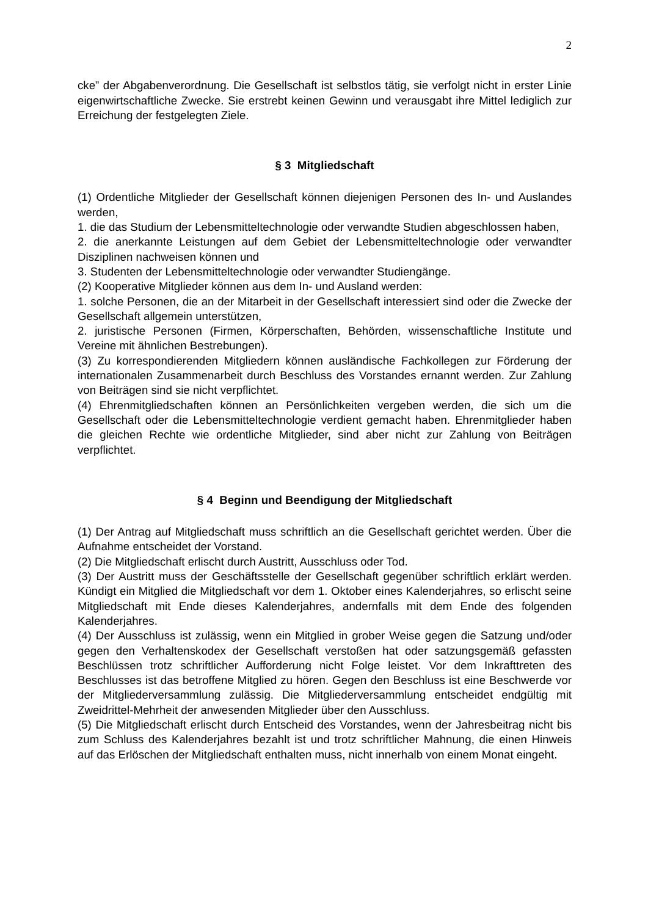2
cke” der Abgabenverordnung. Die Gesellschaft ist selbstlos tätig, sie verfolgt nicht in erster Linie eigenwirtschaftliche Zwecke. Sie erstrebt keinen Gewinn und verausgabt ihre Mittel lediglich zur Erreichung der festgelegten Ziele.
§ 3 Mitgliedschaft
(1) Ordentliche Mitglieder der Gesellschaft können diejenigen Personen des In- und Auslandes werden,
1. die das Studium der Lebensmitteltechnologie oder verwandte Studien abgeschlossen haben,
2. die anerkannte Leistungen auf dem Gebiet der Lebensmitteltechnologie oder verwandter Disziplinen nachweisen können und
3. Studenten der Lebensmitteltechnologie oder verwandter Studiengänge.
(2) Kooperative Mitglieder können aus dem In- und Ausland werden:
1. solche Personen, die an der Mitarbeit in der Gesellschaft interessiert sind oder die Zwecke der Gesellschaft allgemein unterstützen,
2. juristische Personen (Firmen, Körperschaften, Behörden, wissenschaftliche Institute und Vereine mit ähnlichen Bestrebungen).
(3) Zu korrespondierenden Mitgliedern können ausländische Fachkollegen zur Förderung der internationalen Zusammenarbeit durch Beschluss des Vorstandes ernannt werden. Zur Zahlung von Beiträgen sind sie nicht verpflichtet.
(4) Ehrenmitgliedschaften können an Persönlichkeiten vergeben werden, die sich um die Gesellschaft oder die Lebensmitteltechnologie verdient gemacht haben. Ehrenmitglieder haben die gleichen Rechte wie ordentliche Mitglieder, sind aber nicht zur Zahlung von Beiträgen verpflichtet.
§ 4 Beginn und Beendigung der Mitgliedschaft
(1) Der Antrag auf Mitgliedschaft muss schriftlich an die Gesellschaft gerichtet werden. Über die Aufnahme entscheidet der Vorstand.
(2) Die Mitgliedschaft erlischt durch Austritt, Ausschluss oder Tod.
(3) Der Austritt muss der Geschäftsstelle der Gesellschaft gegenüber schriftlich erklärt werden. Kündigt ein Mitglied die Mitgliedschaft vor dem 1. Oktober eines Kalenderjahres, so erlischt seine Mitgliedschaft mit Ende dieses Kalenderjahres, andernfalls mit dem Ende des folgenden Kalenderjahres.
(4) Der Ausschluss ist zulässig, wenn ein Mitglied in grober Weise gegen die Satzung und/oder gegen den Verhaltenskodex der Gesellschaft verstoßen hat oder satzungsgemäß gefassten Beschlüssen trotz schriftlicher Aufforderung nicht Folge leistet. Vor dem Inkrafttreten des Beschlusses ist das betroffene Mitglied zu hören. Gegen den Beschluss ist eine Beschwerde vor der Mitgliederversammlung zulässig. Die Mitgliederversammlung entscheidet endgültig mit Zweidrittel-Mehrheit der anwesenden Mitglieder über den Ausschluss.
(5) Die Mitgliedschaft erlischt durch Entscheid des Vorstandes, wenn der Jahresbeitrag nicht bis zum Schluss des Kalenderjahres bezahlt ist und trotz schriftlicher Mahnung, die einen Hinweis auf das Erlöschen der Mitgliedschaft enthalten muss, nicht innerhalb von einem Monat eingeht.